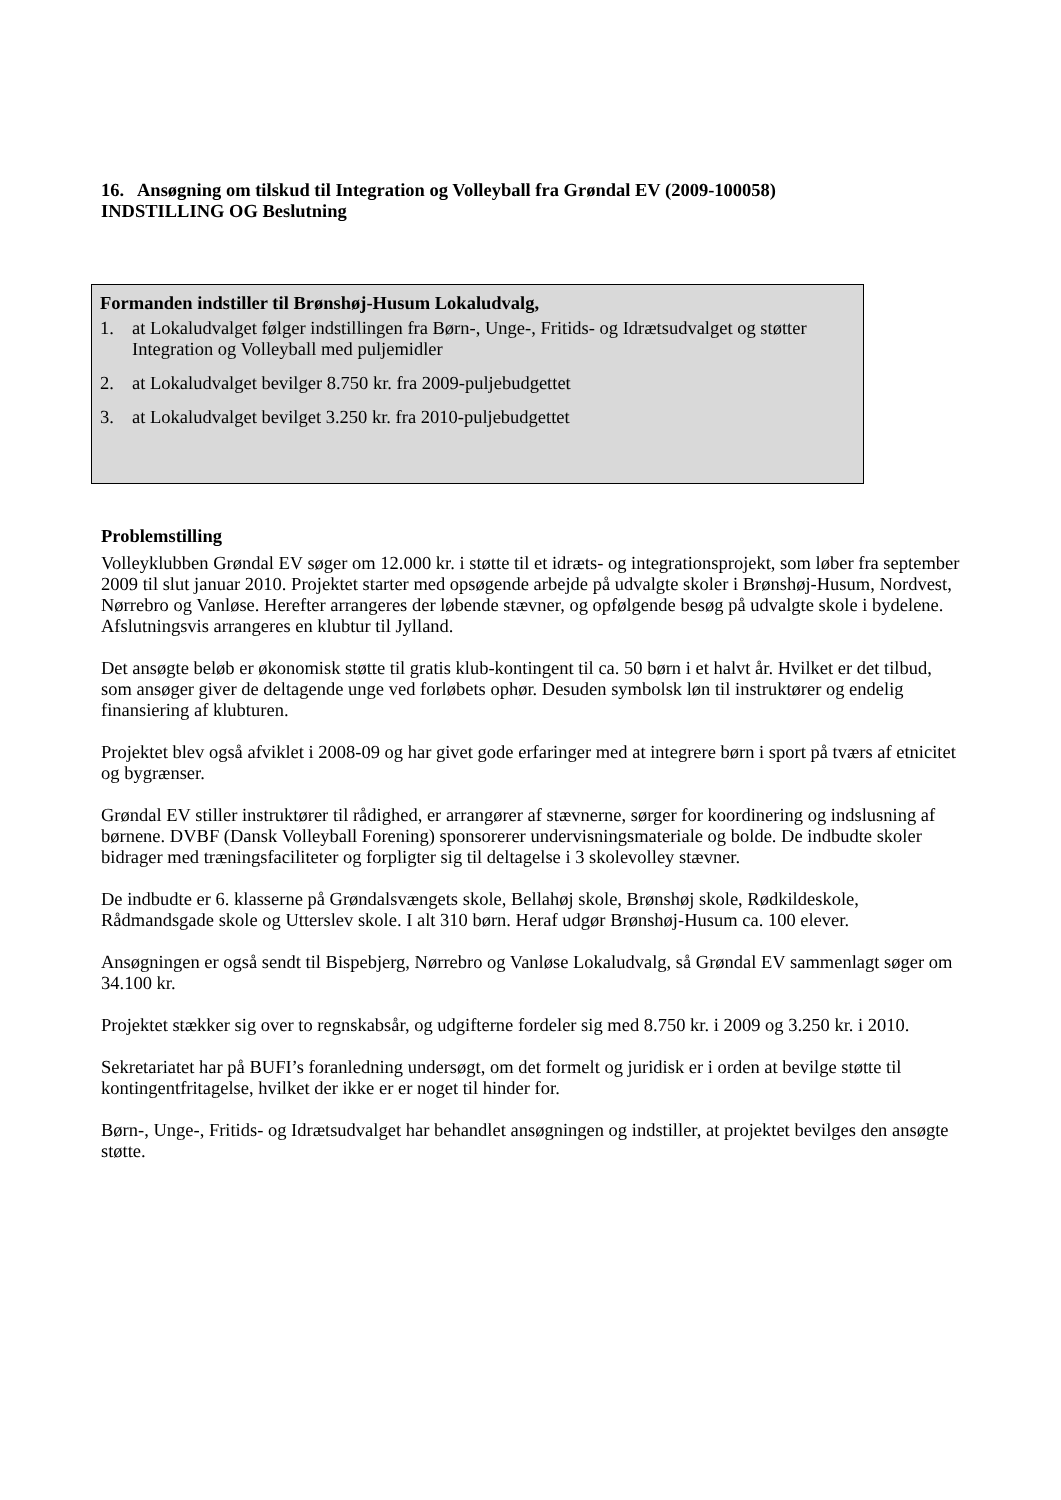16. Ansøgning om tilskud til Integration og Volleyball fra Grøndal EV (2009-100058)
INDSTILLING OG Beslutning
Formanden indstiller til Brønshøj-Husum Lokaludvalg,
1. at Lokaludvalget følger indstillingen fra Børn-, Unge-, Fritids- og Idrætsudvalget og støtter Integration og Volleyball med puljemidler
2. at Lokaludvalget bevilger 8.750 kr. fra 2009-puljebudgettet
3. at Lokaludvalget bevilget 3.250 kr. fra 2010-puljebudgettet
Problemstilling
Volleyklubben Grøndal EV søger om 12.000 kr. i støtte til et idræts- og integrationsprojekt, som løber fra september 2009 til slut januar 2010. Projektet starter med opsøgende arbejde på udvalgte skoler i Brønshøj-Husum, Nordvest, Nørrebro og Vanløse. Herefter arrangeres der løbende stævner, og opfølgende besøg på udvalgte skole i bydelene. Afslutningsvis arrangeres en klubtur til Jylland.
Det ansøgte beløb er økonomisk støtte til gratis klub-kontingent til ca. 50 børn i et halvt år. Hvilket er det tilbud, som ansøger giver de deltagende unge ved forløbets ophør. Desuden symbolsk løn til instruktører og endelig finansiering af klubturen.
Projektet blev også afviklet i 2008-09 og har givet gode erfaringer med at integrere børn i sport på tværs af etnicitet og bygrænser.
Grøndal EV stiller instruktører til rådighed, er arrangører af stævnerne, sørger for koordinering og indslusning af børnene. DVBF (Dansk Volleyball Forening) sponsorerer undervisningsmateriale og bolde. De indbudte skoler bidrager med træningsfaciliteter og forpligter sig til deltagelse i 3 skolevolley stævner.
De indbudte er 6. klasserne på Grøndalsvængets skole, Bellahøj skole, Brønshøj skole, Rødkildeskole, Rådmandsgade skole og Utterslev skole. I alt 310 børn. Heraf udgør Brønshøj-Husum ca. 100 elever.
Ansøgningen er også sendt til Bispebjerg, Nørrebro og Vanløse Lokaludvalg, så Grøndal EV sammenlagt søger om 34.100 kr.
Projektet stækker sig over to regnskabsår, og udgifterne fordeler sig med 8.750 kr. i 2009 og 3.250 kr. i 2010.
Sekretariatet har på BUFI’s foranledning undersøgt, om det formelt og juridisk er i orden at bevilge støtte til kontingentfritagelse, hvilket der ikke er er noget til hinder for.
Børn-, Unge-, Fritids- og Idrætsudvalget har behandlet ansøgningen og indstiller, at projektet bevilges den ansøgte støtte.